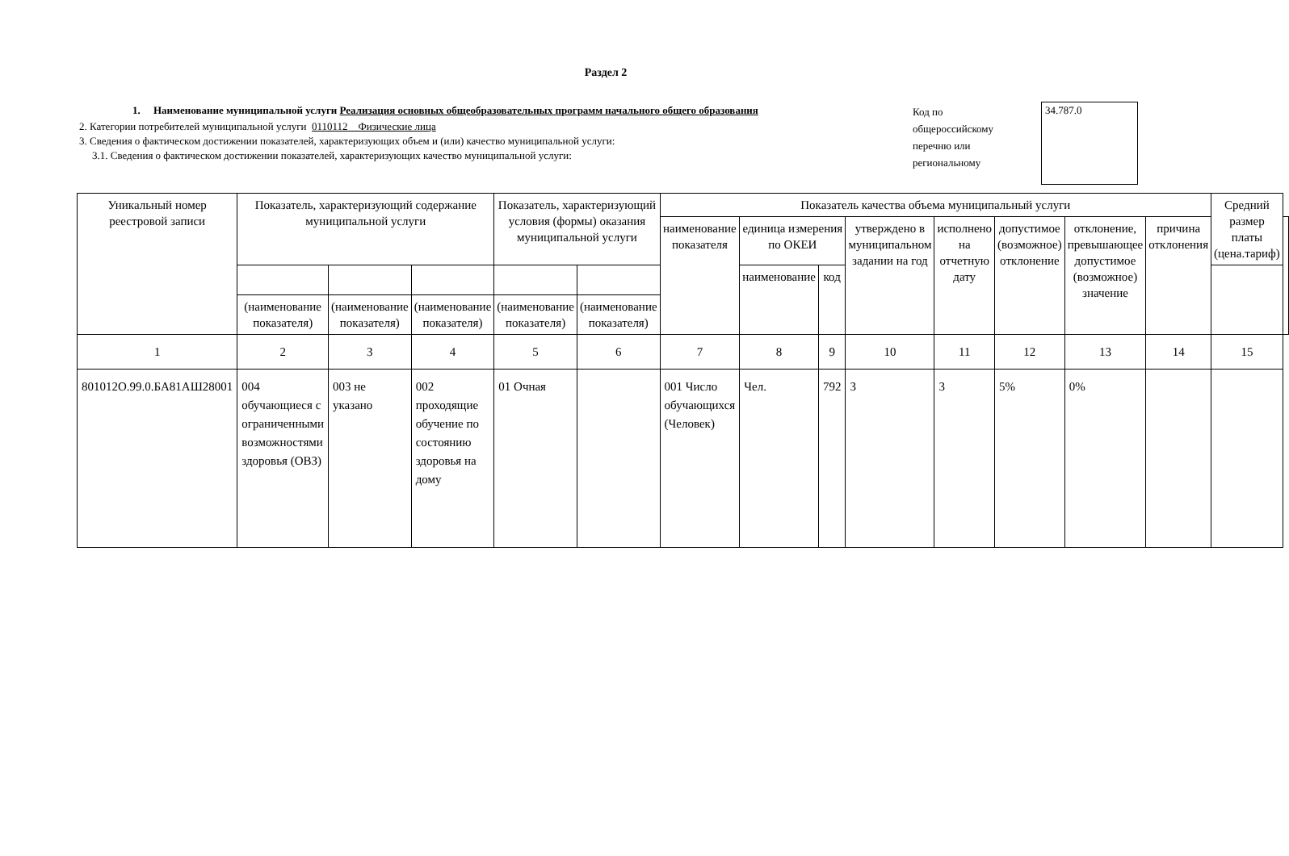Раздел 2
1. Наименование муниципальной услуги Реализация основных общеобразовательных программ начального общего образования
2. Категории потребителей муниципальной услуги 0110112 Физические лица
3. Сведения о фактическом достижении показателей, характеризующих объем и (или) качество муниципальной услуги:
3.1. Сведения о фактическом достижении показателей, характеризующих качество муниципальной услуги:
Код по общероссийскому перечню или региональному
34.787.0
| Уникальный номер реестровой записи | Показатель, характеризующий содержание муниципальной услуги | | | Показатель, характеризующий условия (формы) оказания муниципальной услуги | | Показатель качества объема муниципальный услуги | | | | | | | | Средний размер платы (цена.тариф) | |
| --- | --- | --- | --- | --- | --- | --- | --- | --- | --- | --- | --- | --- | --- | --- | --- |
| | | | | | | наименование показателя | единица измерения по ОКЕИ | | утверждено в муниципальном задании на год | исполнено на отчетную дату | допустимое (возможное) отклонение | отклонение, превышающее допустимое (возможное) значение | причина отклонения | | |
| | | | | | | | наименование | код | | | | | | | |
| | (наименование показателя) | (наименование показателя) | (наименование показателя) | (наименование показателя) | (наименование показателя) | | | | | | | | | | |
| 1 | 2 | 3 | 4 | 5 | 6 | 7 | 8 | 9 | 10 | 11 | 12 | 13 | 14 | 15 | |
| 801012О.99.0.БА81АШ28001 | 004 обучающиеся с ограниченными возможностями здоровья (ОВЗ) | 003 не указано | 002 проходящие обучение по состоянию здоровья на дому | 01 Очная | | 001 Число обучающихся (Человек) | Чел. | 792 | 3 | 3 | 5% | 0% | | | |